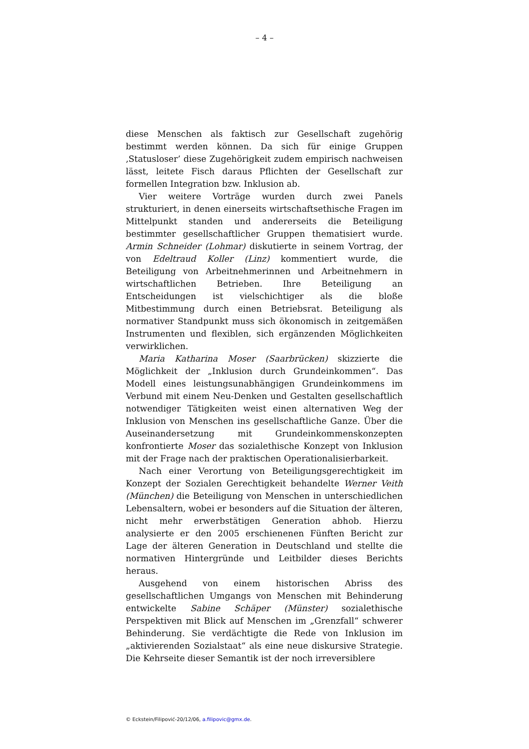– 4 –
diese Menschen als faktisch zur Gesellschaft zugehörig bestimmt werden können. Da sich für einige Gruppen ‚Statusloser’ diese Zugehörigkeit zudem empirisch nachweisen lässt, leitete Fisch daraus Pflichten der Gesellschaft zur formellen Integration bzw. Inklusion ab.
Vier weitere Vorträge wurden durch zwei Panels strukturiert, in denen einerseits wirtschaftsethische Fragen im Mittelpunkt standen und andererseits die Beteiligung bestimmter gesellschaftlicher Gruppen thematisiert wurde. Armin Schneider (Lohmar) diskutierte in seinem Vortrag, der von Edeltraud Koller (Linz) kommentiert wurde, die Beteiligung von Arbeitnehmerinnen und Arbeitnehmern in wirtschaftlichen Betrieben. Ihre Beteiligung an Entscheidungen ist vielschichtiger als die bloße Mitbestimmung durch einen Betriebsrat. Beteiligung als normativer Standpunkt muss sich ökonomisch in zeitgemäßen Instrumenten und flexiblen, sich ergänzenden Möglichkeiten verwirklichen.
Maria Katharina Moser (Saarbrücken) skizzierte die Möglichkeit der „Inklusion durch Grundeinkommen“. Das Modell eines leistungsunabhängigen Grundeinkommens im Verbund mit einem Neu-Denken und Gestalten gesellschaftlich notwendiger Tätigkeiten weist einen alternativen Weg der Inklusion von Menschen ins gesellschaftliche Ganze. Über die Auseinandersetzung mit Grundeinkommenskonzepten konfrontierte Moser das sozialethische Konzept von Inklusion mit der Frage nach der praktischen Operationalisierbarkeit.
Nach einer Verortung von Beteiligungsgerechtigkeit im Konzept der Sozialen Gerechtigkeit behandelte Werner Veith (München) die Beteiligung von Menschen in unterschiedlichen Lebensaltern, wobei er besonders auf die Situation der älteren, nicht mehr erwerbstätigen Generation abhob. Hierzu analysierte er den 2005 erschienenen Fünften Bericht zur Lage der älteren Generation in Deutschland und stellte die normativen Hintergründe und Leitbilder dieses Berichts heraus.
Ausgehend von einem historischen Abriss des gesellschaftlichen Umgangs von Menschen mit Behinderung entwickelte Sabine Schäper (Münster) sozialethische Perspektiven mit Blick auf Menschen im „Grenzfall“ schwerer Behinderung. Sie verdächtigte die Rede von Inklusion im „aktivierenden Sozialstaat“ als eine neue diskursive Strategie. Die Kehrseite dieser Semantik ist der noch irreversiblere
© Eckstein/Filipović-20/12/06, a.filipovic@gmx.de.